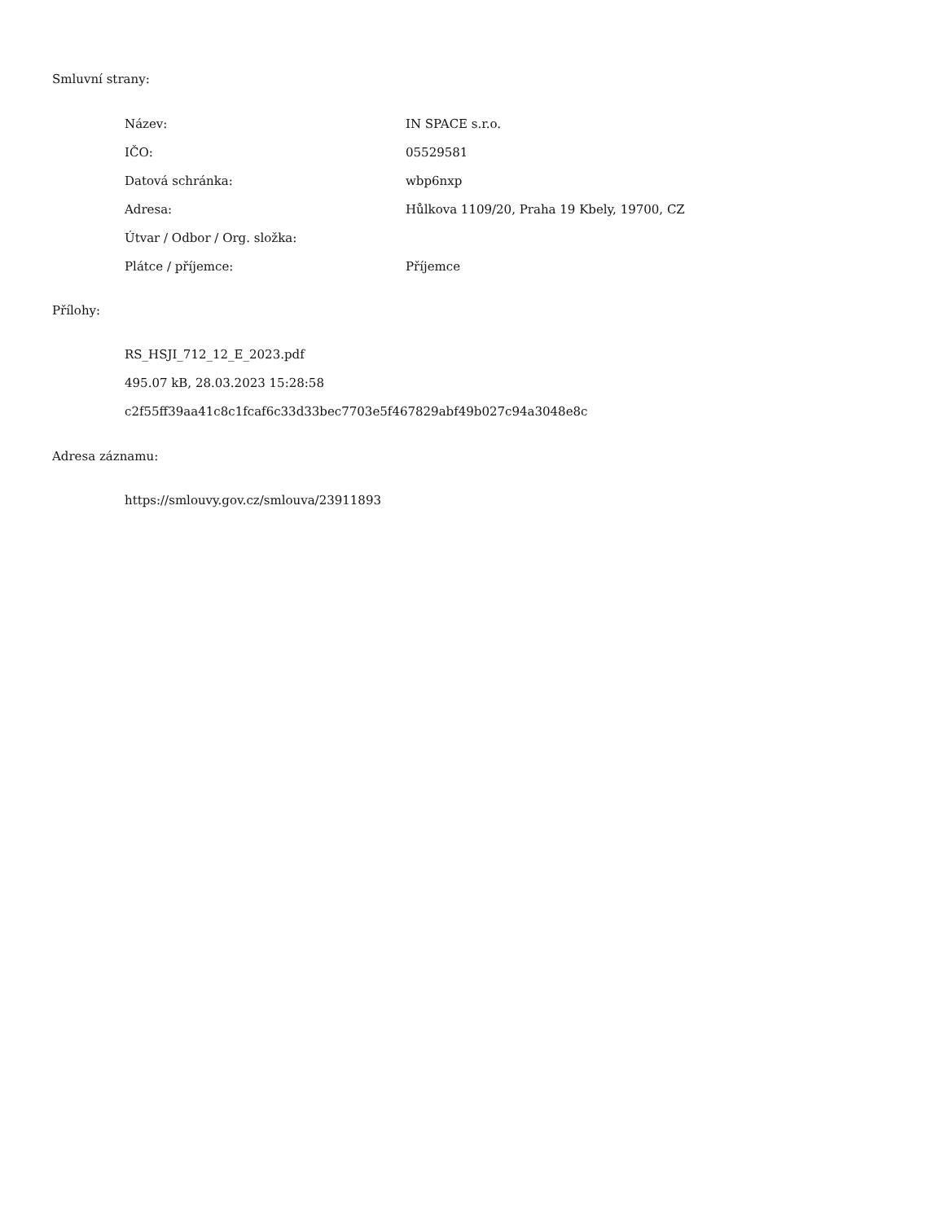Smluvní strany:
| Název: | IN SPACE s.r.o. |
| IČO: | 05529581 |
| Datová schránka: | wbp6nxp |
| Adresa: | Hůlkova 1109/20, Praha 19 Kbely, 19700, CZ |
| Útvar / Odbor / Org. složka: | |
| Plátce / příjemce: | Příjemce |
Přílohy:
RS_HSJI_712_12_E_2023.pdf
495.07 kB, 28.03.2023 15:28:58
c2f55ff39aa41c8c1fcaf6c33d33bec7703e5f467829abf49b027c94a3048e8c
Adresa záznamu:
https://smlouvy.gov.cz/smlouva/23911893